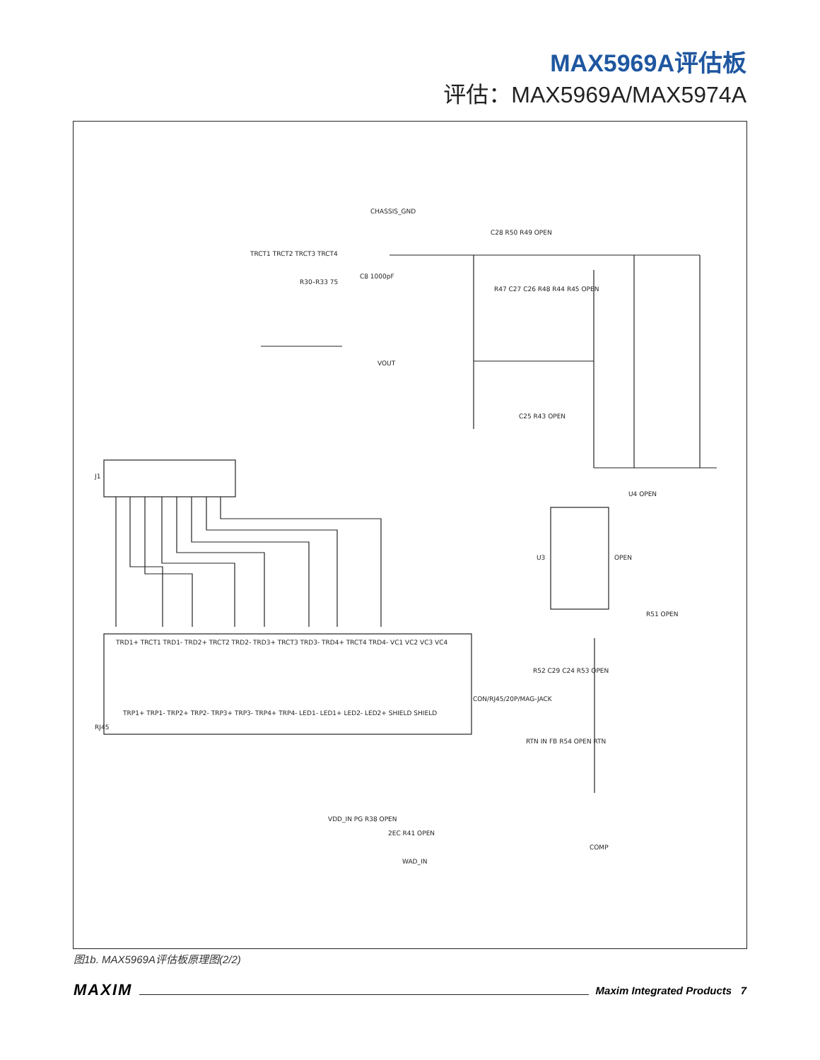MAX5969A评估板
评估：MAX5969A/MAX5974A
TRCT1 TRCT2 TRCT3 TRCT4
R30–R33 75
C8 1000pF
CHASSIS_GND
VOUT
C28 R50 R49 OPEN
R47 C27 C26 R48 R44 R45 OPEN
C25 R43 OPEN
U4 OPEN
U3
OPEN
J1
RJ45
TRD1+ TRCT1 TRD1- TRD2+ TRCT2 TRD2- TRD3+ TRCT3 TRD3- TRD4+ TRCT4 TRD4- VC1 VC2 VC3 VC4
TRP1+ TRP1- TRP2+ TRP2- TRP3+ TRP3- TRP4+ TRP4- LED1- LED1+ LED2- LED2+ SHIELD SHIELD
CON/RJ45/20P/MAG-JACK
R51 OPEN
R52 C29 C24 R53 OPEN
RTN IN FB R54 OPEN RTN
COMP
VDD_IN PG R38 OPEN
2EC R41 OPEN
WAD_IN
图1b. MAX5969A评估板原理图(2/2)
MAXIM Maxim Integrated Products 7